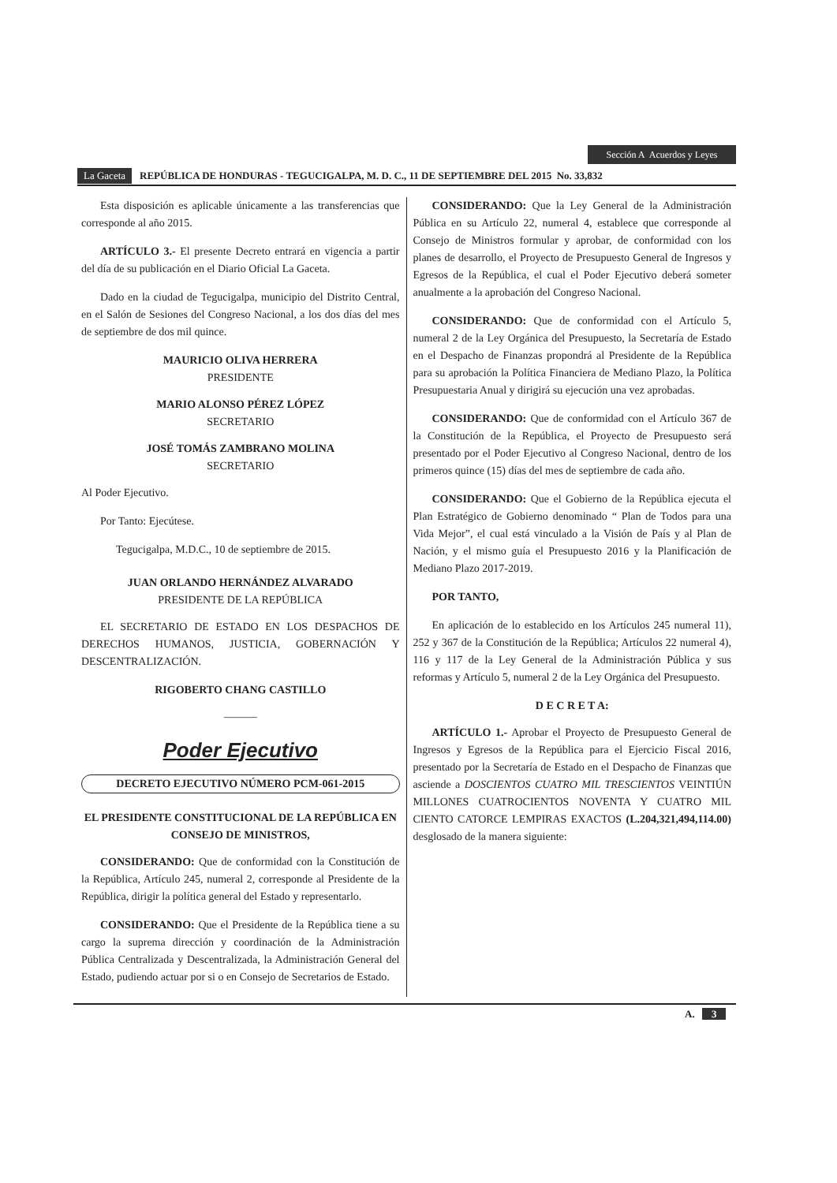Sección A Acuerdos y Leyes
La Gaceta REPÚBLICA DE HONDURAS - TEGUCIGALPA, M. D. C., 11 DE SEPTIEMBRE DEL 2015 No. 33,832
Esta disposición es aplicable únicamente a las transferencias que corresponde al año 2015.
ARTÍCULO 3.- El presente Decreto entrará en vigencia a partir del día de su publicación en el Diario Oficial La Gaceta.
Dado en la ciudad de Tegucigalpa, municipio del Distrito Central, en el Salón de Sesiones del Congreso Nacional, a los dos días del mes de septiembre de dos mil quince.
MAURICIO OLIVA HERRERA
PRESIDENTE
MARIO ALONSO PÉREZ LÓPEZ
SECRETARIO
JOSÉ TOMÁS ZAMBRANO MOLINA
SECRETARIO
Al Poder Ejecutivo.
Por Tanto: Ejecútese.
Tegucigalpa, M.D.C., 10 de septiembre de 2015.
JUAN ORLANDO HERNÁNDEZ ALVARADO
PRESIDENTE DE LA REPÚBLICA
EL SECRETARIO DE ESTADO EN LOS DESPACHOS DE DERECHOS HUMANOS, JUSTICIA, GOBERNACIÓN Y DESCENTRALIZACIÓN.
RIGOBERTO CHANG CASTILLO
———
Poder Ejecutivo
DECRETO EJECUTIVO NÚMERO PCM-061-2015
EL PRESIDENTE CONSTITUCIONAL DE LA REPÚBLICA EN CONSEJO DE MINISTROS,
CONSIDERANDO: Que de conformidad con la Constitución de la República, Artículo 245, numeral 2, corresponde al Presidente de la República, dirigir la política general del Estado y representarlo.
CONSIDERANDO: Que el Presidente de la República tiene a su cargo la suprema dirección y coordinación de la Administración Pública Centralizada y Descentralizada, la Administración General del Estado, pudiendo actuar por si o en Consejo de Secretarios de Estado.
CONSIDERANDO: Que la Ley General de la Administración Pública en su Artículo 22, numeral 4, establece que corresponde al Consejo de Ministros formular y aprobar, de conformidad con los planes de desarrollo, el Proyecto de Presupuesto General de Ingresos y Egresos de la República, el cual el Poder Ejecutivo deberá someter anualmente a la aprobación del Congreso Nacional.
CONSIDERANDO: Que de conformidad con el Artículo 5, numeral 2 de la Ley Orgánica del Presupuesto, la Secretaría de Estado en el Despacho de Finanzas propondrá al Presidente de la República para su aprobación la Política Financiera de Mediano Plazo, la Política Presupuestaria Anual y dirigirá su ejecución una vez aprobadas.
CONSIDERANDO: Que de conformidad con el Artículo 367 de la Constitución de la República, el Proyecto de Presupuesto será presentado por el Poder Ejecutivo al Congreso Nacional, dentro de los primeros quince (15) días del mes de septiembre de cada año.
CONSIDERANDO: Que el Gobierno de la República ejecuta el Plan Estratégico de Gobierno denominado “ Plan de Todos para una Vida Mejor”, el cual está vinculado a la Visión de País y al Plan de Nación, y el mismo guía el Presupuesto 2016 y la Planificación de Mediano Plazo 2017-2019.
POR TANTO,
En aplicación de lo establecido en los Artículos 245 numeral 11), 252 y 367 de la Constitución de la República; Artículos 22 numeral 4), 116 y 117 de la Ley General de la Administración Pública y sus reformas y Artículo 5, numeral 2 de la Ley Orgánica del Presupuesto.
D E C R E T A:
ARTÍCULO 1.- Aprobar el Proyecto de Presupuesto General de Ingresos y Egresos de la República para el Ejercicio Fiscal 2016, presentado por la Secretaría de Estado en el Despacho de Finanzas que asciende a DOSCIENTOS CUATRO MIL TRESCIENTOS VEINTIÚN MILLONES CUATROCIENTOS NOVENTA Y CUATRO MIL CIENTO CATORCE LEMPIRAS EXACTOS (L.204,321,494,114.00) desglosado de la manera siguiente:
A. 3